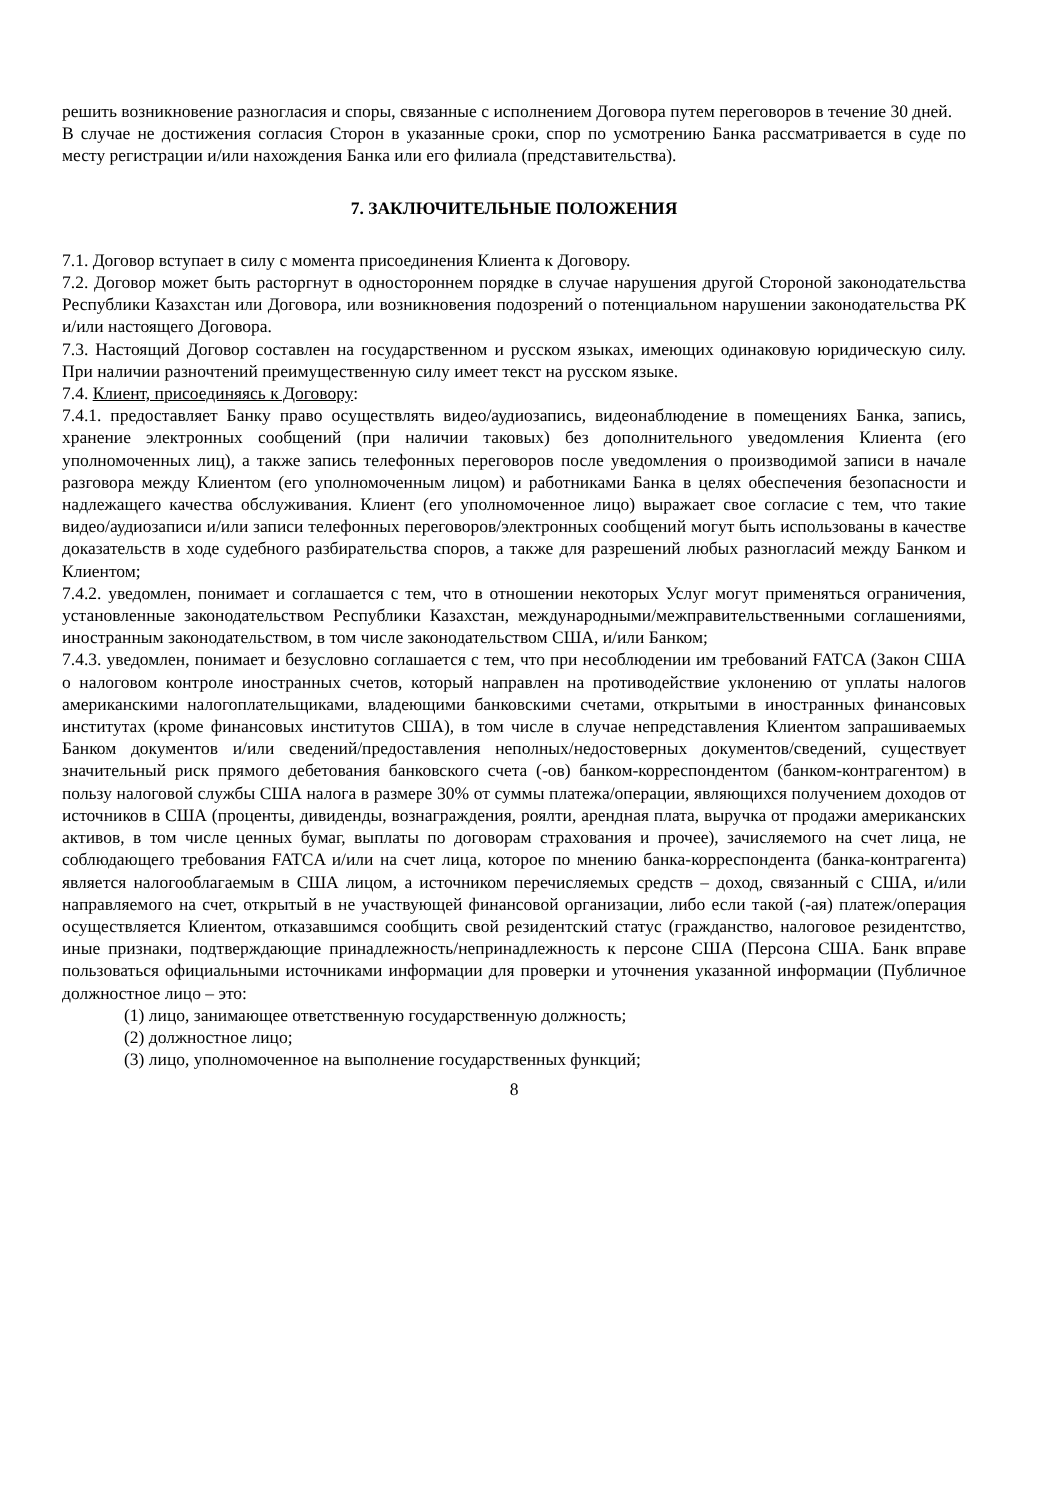решить возникновение разногласия и споры, связанные с исполнением Договора путем переговоров в течение 30 дней.
В случае не достижения согласия Сторон в указанные сроки, спор по усмотрению Банка рассматривается в суде по месту регистрации и/или нахождения Банка или его филиала (представительства).
7. ЗАКЛЮЧИТЕЛЬНЫЕ ПОЛОЖЕНИЯ
7.1. Договор вступает в силу с момента присоединения Клиента к Договору.
7.2. Договор может быть расторгнут в одностороннем порядке в случае нарушения другой Стороной законодательства Республики Казахстан или Договора, или возникновения подозрений о потенциальном нарушении законодательства РК и/или настоящего Договора.
7.3. Настоящий Договор составлен на государственном и русском языках, имеющих одинаковую юридическую силу. При наличии разночтений преимущественную силу имеет текст на русском языке.
7.4. Клиент, присоединяясь к Договору:
7.4.1. предоставляет Банку право осуществлять видео/аудиозапись, видеонаблюдение в помещениях Банка, запись, хранение электронных сообщений (при наличии таковых) без дополнительного уведомления Клиента (его уполномоченных лиц), а также запись телефонных переговоров после уведомления о производимой записи в начале разговора между Клиентом (его уполномоченным лицом) и работниками Банка в целях обеспечения безопасности и надлежащего качества обслуживания. Клиент (его уполномоченное лицо) выражает свое согласие с тем, что такие видео/аудиозаписи и/или записи телефонных переговоров/электронных сообщений могут быть использованы в качестве доказательств в ходе судебного разбирательства споров, а также для разрешений любых разногласий между Банком и Клиентом;
7.4.2. уведомлен, понимает и соглашается с тем, что в отношении некоторых Услуг могут применяться ограничения, установленные законодательством Республики Казахстан, международными/межправительственными соглашениями, иностранным законодательством, в том числе законодательством США, и/или Банком;
7.4.3. уведомлен, понимает и безусловно соглашается с тем, что при несоблюдении им требований FATCA (Закон США о налоговом контроле иностранных счетов, который направлен на противодействие уклонению от уплаты налогов американскими налогоплательщиками, владеющими банковскими счетами, открытыми в иностранных финансовых институтах (кроме финансовых институтов США), в том числе в случае непредставления Клиентом запрашиваемых Банком документов и/или сведений/предоставления неполных/недостоверных документов/сведений, существует значительный риск прямого дебетования банковского счета (-ов) банком-корреспондентом (банком-контрагентом) в пользу налоговой службы США налога в размере 30% от суммы платежа/операции, являющихся получением доходов от источников в США (проценты, дивиденды, вознаграждения, роялти, арендная плата, выручка от продажи американских активов, в том числе ценных бумаг, выплаты по договорам страхования и прочее), зачисляемого на счет лица, не соблюдающего требования FATCA и/или на счет лица, которое по мнению банка-корреспондента (банка-контрагента) является налогооблагаемым в США лицом, а источником перечисляемых средств – доход, связанный с США, и/или направляемого на счет, открытый в не участвующей финансовой организации, либо если такой (-ая) платеж/операция осуществляется Клиентом, отказавшимся сообщить свой резидентский статус (гражданство, налоговое резидентство, иные признаки, подтверждающие принадлежность/непринадлежность к персоне США (Персона США. Банк вправе пользоваться официальными источниками информации для проверки и уточнения указанной информации (Публичное должностное лицо – это:
(1) лицо, занимающее ответственную государственную должность;
(2) должностное лицо;
(3) лицо, уполномоченное на выполнение государственных функций;
8